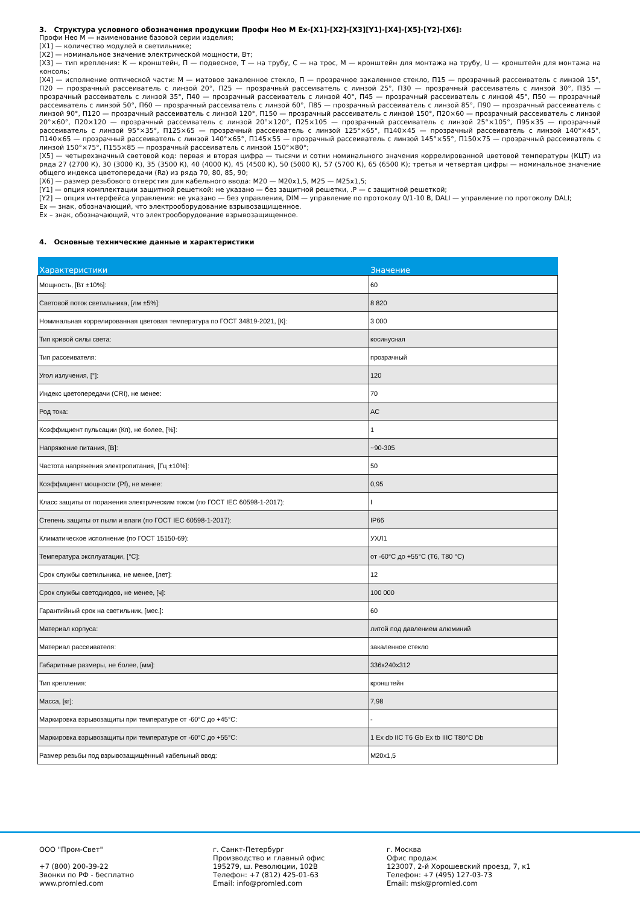3. Структура условного обозначения продукции Профи Нео М Ex-[X1]-[X2]-[X3][Y1]-[X4]-[X5]-[Y2]-[X6]:
Профи Нео М — наименование базовой серии изделия;
[X1] — количество модулей в светильнике;
[X2] — номинальное значение электрической мощности, Вт;
[X3] — тип крепления: К — кронштейн, П — подвесное, Т — на трубу, С — на трос, М — кронштейн для монтажа на трубу, U — кронштейн для монтажа на консоль;
[X4] — исполнение оптической части: М — матовое закаленное стекло, П — прозрачное закаленное стекло, П15 — прозрачный рассеиватель с линзой 15°, П20 — прозрачный рассеиватель с линзой 20°, П25 — прозрачный рассеиватель с линзой 25°, П30 — прозрачный рассеиватель с линзой 30°, П35 — прозрачный рассеиватель с линзой 35°, П40 — прозрачный рассеиватель с линзой 40°, П45 — прозрачный рассеиватель с линзой 45°, П50 — прозрачный рассеиватель с линзой 50°, П60 — прозрачный рассеиватель с линзой 60°, П85 — прозрачный рассеиватель с линзой 85°, П90 — прозрачный рассеиватель с линзой 90°, П120 — прозрачный рассеиватель с линзой 120°, П150 — прозрачный рассеиватель с линзой 150°, П20×60 — прозрачный рассеиватель с линзой 20°×60°, П20×120 — прозрачный рассеиватель с линзой 20°×120°, П25×105 — прозрачный рассеиватель с линзой 25°×105°, П95×35 — прозрачный рассеиватель с линзой 95°×35°, П125×65 — прозрачный рассеиватель с линзой 125°×65°, П140×45 — прозрачный рассеиватель с линзой 140°×45°, П140×65 — прозрачный рассеиватель с линзой 140°×65°, П145×55 — прозрачный рассеиватель с линзой 145°×55°, П150×75 — прозрачный рассеиватель с линзой 150°×75°, П155×85 — прозрачный рассеиватель с линзой 150°×80°;
[X5] — четырехзначный световой код: первая и вторая цифра — тысячи и сотни номинального значения коррелированной цветовой температуры (КЦТ) из ряда 27 (2700 К), 30 (3000 К), 35 (3500 К), 40 (4000 К), 45 (4500 К), 50 (5000 К), 57 (5700 К), 65 (6500 К); третья и четвертая цифры — номинальное значение общего индекса цветопередачи (Ra) из ряда 70, 80, 85, 90;
[X6] — размер резьбового отверстия для кабельного ввода: М20 — М20х1,5, М25 — М25х1,5;
[Y1] — опция комплектации защитной решеткой: не указано — без защитной решетки, .P — с защитной решеткой;
[Y2] — опция интерфейса управления: не указано — без управления, DIM — управление по протоколу 0/1-10 В, DALI — управление по протоколу DALI;
Ex — знак, обозначающий, что электрооборудование взрывозащищенное.
Ex – знак, обозначающий, что электрооборудование взрывозащищенное.
4. Основные технические данные и характеристики
| Характеристики | Значение |
| --- | --- |
| Мощность, [Вт ±10%]: | 60 |
| Световой поток светильника, [лм ±5%]: | 8 820 |
| Номинальная коррелированная цветовая температура по ГОСТ 34819-2021, [К]: | 3 000 |
| Тип кривой силы света: | косинусная |
| Тип рассеивателя: | прозрачный |
| Угол излучения, [°]: | 120 |
| Индекс цветопередачи (CRI), не менее: | 70 |
| Род тока: | AC |
| Коэффициент пульсации (Кп), не более, [%]: | 1 |
| Напряжение питания, [В]: | ~90-305 |
| Частота напряжения электропитания, [Гц ±10%]: | 50 |
| Коэффициент мощности (Pf), не менее: | 0,95 |
| Класс защиты от поражения электрическим током (по ГОСТ IEC 60598-1-2017): | I |
| Степень защиты от пыли и влаги (по ГОСТ IEC 60598-1-2017): | IP66 |
| Климатическое исполнение (по ГОСТ 15150-69): | УХЛ1 |
| Температура эксплуатации, [°С]: | от -60°С до +55°С (Т6, Т80 °С) |
| Срок службы светильника, не менее, [лет]: | 12 |
| Срок службы светодиодов, не менее, [ч]: | 100 000 |
| Гарантийный срок на светильник, [мес.]: | 60 |
| Материал корпуса: | литой под давлением алюминий |
| Материал рассеивателя: | закаленное стекло |
| Габаритные размеры, не более, [мм]: | 336x240x312 |
| Тип крепления: | кронштейн |
| Масса, [кг]: | 7,98 |
| Маркировка взрывозащиты при температуре от -60°С до +45°С: | - |
| Маркировка взрывозащиты при температуре от -60°С до +55°С: | 1 Ex db IIC T6 Gb Ex tb IIIC T80°C Db |
| Размер резьбы под взрывозащищённый кабельный ввод: | M20x1,5 |
ООО "Пром-Свет"
+7 (800) 200-39-22
Звонки по РФ - бесплатно
www.promled.com
г. Санкт-Петербург
Производство и главный офис
195279, ш. Революции, 102В
Телефон: +7 (812) 425-01-63
Email: info@promled.com
г. Москва
Офис продаж
123007, 2-й Хорошевский проезд, 7, к1
Телефон: +7 (495) 127-03-73
Email: msk@promled.com